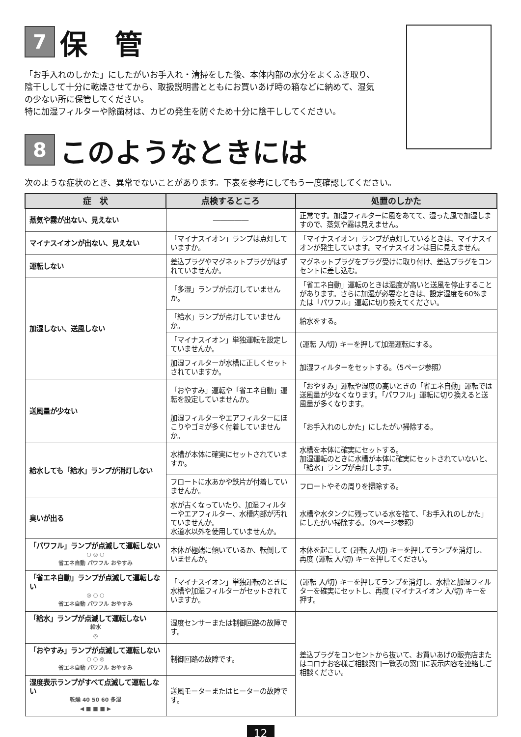7 保　管
「お手入れのしかた」にしたがいお手入れ・清掃をした後、本体内部の水分をよくふき取り、陰干しして十分に乾燥させてから、取扱説明書とともにお買いあげ時の箱などに納めて、湿気の少ない所に保管してください。
特に加湿フィルターや除菌材は、カビの発生を防ぐため十分に陰干ししてください。
8 このようなときには
次のような症状のとき、異常でないことがあります。下表を参考にしてもう一度確認してください。
| 症 状 | 点検するところ | 処置のしかた |
| --- | --- | --- |
| 蒸気や霧が出ない、見えない | ――――― | 正常です。加湿フィルターに風をあてて、湿った風で加湿しますので、蒸気や霧は見えません。 |
| マイナスイオンが出ない、見えない | 「マイナスイオン」ランプは点灯していますか。 | 「マイナスイオン」ランプが点灯しているときは、マイナスイオンが発生しています。マイナスイオンは目に見えません。 |
| 運転しない | 差込プラグやマグネットプラグがはずれていませんか。 | マグネットプラグをプラグ受けに取り付け、差込プラグをコンセントに差し込む。 |
| 加湿しない、送風しない | 「多湿」ランプが点灯していませんか。 | 「省エネ自動」運転のときは湿度が高いと送風を停止することがあります。さらに加湿が必要なときは、設定湿度を60%または「パワフル」運転に切り換えてください。 |
| | 「給水」ランプが点灯していませんか。 | 給水をする。 |
| | 「マイナスイオン」単独運転を設定していませんか。 | (運転 入/切) キーを押して加湿運転にする。 |
| | 加湿フィルターが水槽に正しくセットされていますか。 | 加湿フィルターをセットする。（5ページ参照） |
| 送風量が少ない | 「おやすみ」運転や「省エネ自動」運転を設定していませんか。 | 「おやすみ」運転や湿度の高いときの「省エネ自動」運転では送風量が少なくなります。「パワフル」運転に切り換えると送風量が多くなります。 |
| | 加湿フィルターやエアフィルターにほこりやゴミが多く付着していませんか。 | 「お手入れのしかた」にしたがい掃除する。 |
| 給水しても「給水」ランプが消灯しない | 水槽が本体に確実にセットされていますか。 | 水槽を本体に確実にセットする。 加湿運転のときに水槽が本体に確実にセットされていないと、「給水」ランプが点灯します。 |
| | フロートに水あかや鉄片が付着していませんか。 | フロートやその周りを掃除する。 |
| 臭いが出る | 水が古くなっていたり、加湿フィルターやエアフィルター、水槽内部が汚れていませんか。 水道水以外を使用していませんか。 | 水槽や水タンクに残っている水を捨て、「お手入れのしかた」にしたがい掃除する。（9ページ参照） |
| 「パワフル」ランプが点滅して運転しない ○ ◎ ○ 省エネ自動 パワフル おやすみ | 本体が極端に傾いているか、転倒していませんか。 | 本体を起こして (運転 入/切) キーを押してランプを消灯し、再度 (運転 入/切) キーを押してください。 |
| 「省エネ自動」ランプが点滅して運転しない ◎ ○ ○ 省エネ自動 パワフル おやすみ | 「マイナスイオン」単独運転のときに水槽や加湿フィルターがセットされていますか。 | (運転 入/切) キーを押してランプを消灯し、水槽と加湿フィルターを確実にセットし、再度 (マイナスイオン 入/切) キーを押す。 |
| 「給水」ランプが点滅して運転しない 給水 ◎ | 湿度センサーまたは制御回路の故障です。 | 差込プラグをコンセントから抜いて、お買いあげの販売店またはコロナお客様ご相談窓口一覧表の窓口に表示内容を連絡しご相談ください。 |
| 「おやすみ」ランプが点滅して運転しない ○ ○ ◎ 省エネ自動 パワフル おやすみ | 制御回路の故障です。 | |
| 湿度表示ランプがすべて点滅して運転しない 乾燥 40 50 60 多湿 ◀ ■ ■ ■ ▶ | 送風モーターまたはヒーターの故障です。 | |
12